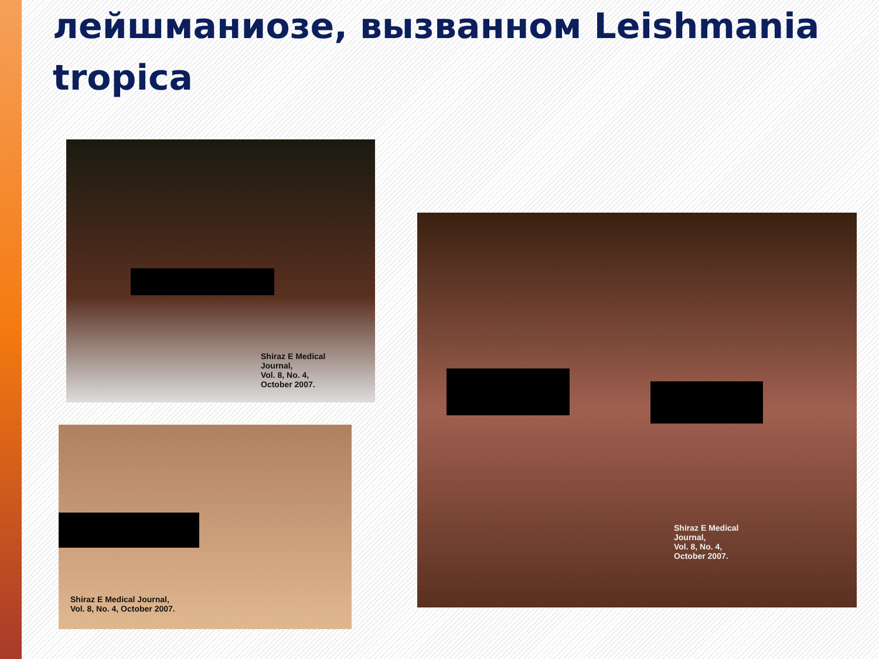лейшманиозе, вызванном Leishmania tropica
Shiraz E Medical
Journal,
Vol. 8, No. 4,
October 2007.
Shiraz E Medical Journal,
Vol. 8, No. 4, October 2007.
Shiraz E Medical
Journal,
Vol. 8, No. 4,
October 2007.